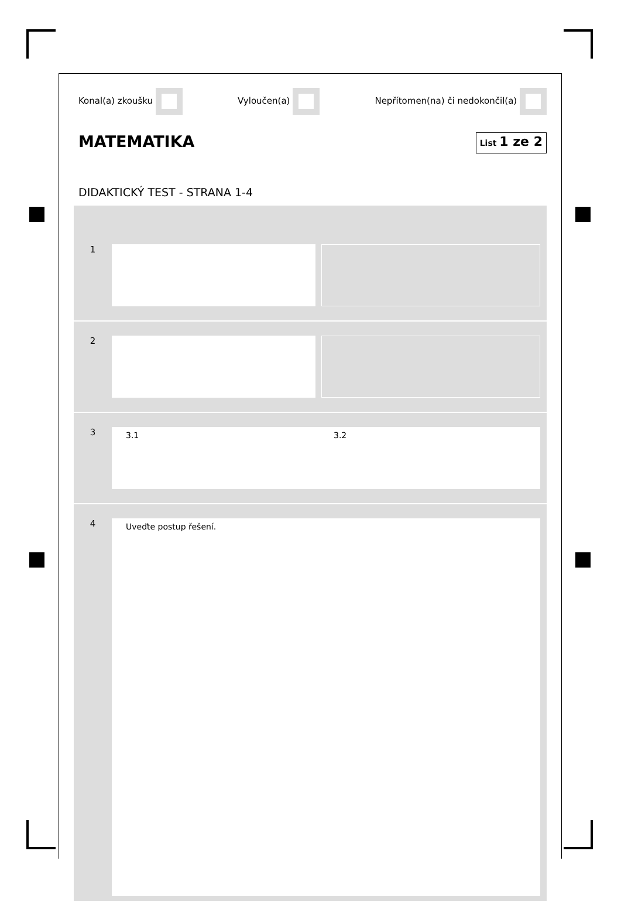Konal(a) zkoušku Vyloučen(a) Nepřítomen(na) či nedokončil(a)
MATEMATIKA List 1 ze 2
DIDAKTICKÝ TEST - STRANA 1-4
1
2
3
3.1 3.2
4
Uveďte postup řešení.